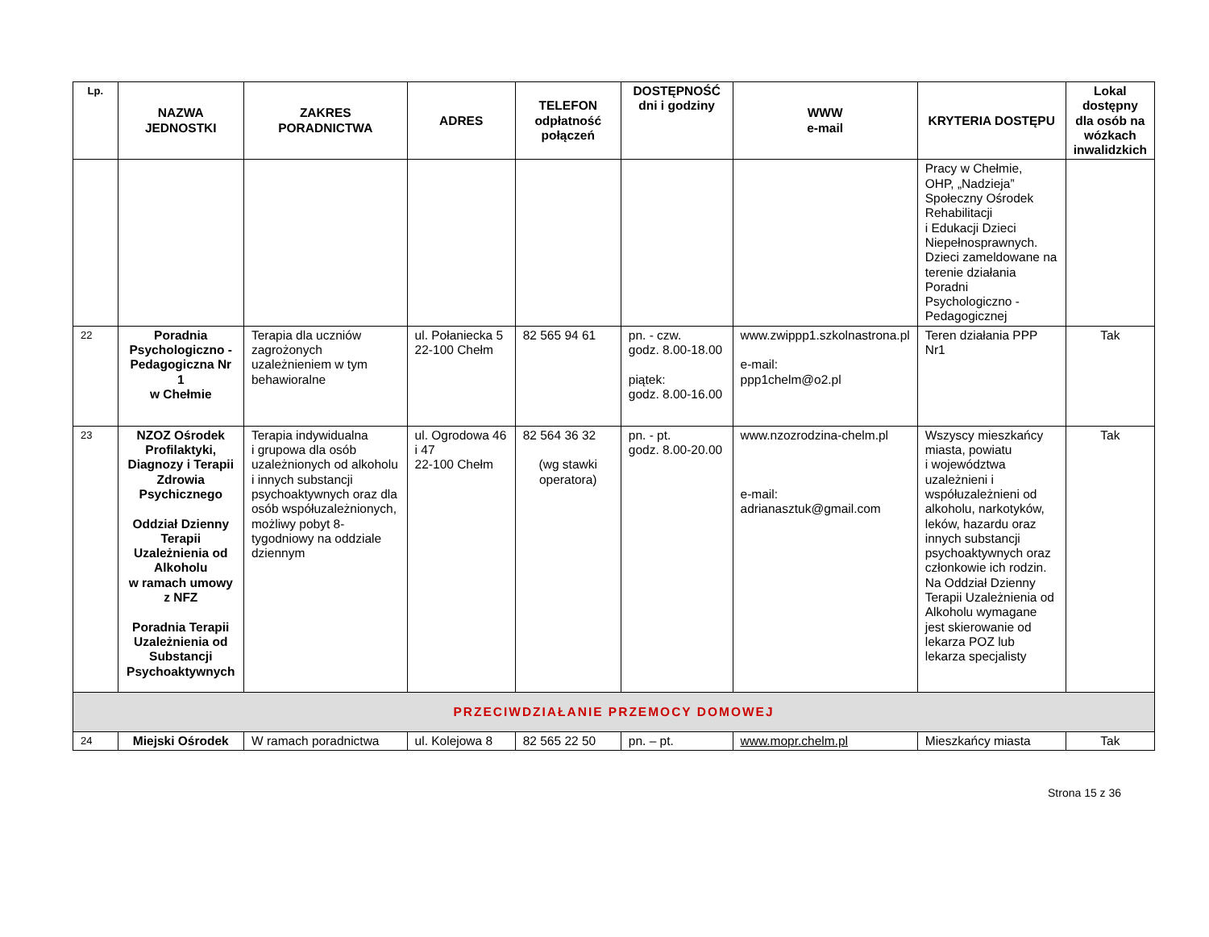| Lp. | NAZWA JEDNOSTKI | ZAKRES PORADNICTWA | ADRES | TELEFON odpłatność połączeń | DOSTĘPNOŚĆ dni i godziny | WWW e-mail | KRYTERIA DOSTĘPU | Lokal dostępny dla osób na wózkach inwalidzkich |
| --- | --- | --- | --- | --- | --- | --- | --- | --- |
| | | | | | | | Pracy w Chełmie, OHP, „Nadzieja” Społeczny Ośrodek Rehabilitacji i Edukacji Dzieci Niepełnosprawnych. Dzieci zameldowane na terenie działania Poradni Psychologiczno -Pedagogicznej | |
| 22 | Poradnia Psychologiczno - Pedagogiczna Nr 1 w Chełmie | Terapia dla uczniów zagrożonych uzależnieniem w tym behawioralne | ul. Połaniecka 5 22-100 Chełm | 82 565 94 61 | pn. - czw. godz. 8.00-18.00 piątek: godz. 8.00-16.00 | www.zwippp1.szkolnastrona.pl e-mail: ppp1chelm@o2.pl | Teren działania PPP Nr1 | Tak |
| 23 | NZOZ Ośrodek Profilaktyki, Diagnozy i Terapii Zdrowia Psychicznego Oddział Dzienny Terapii Uzależnienia od Alkoholu w ramach umowy z NFZ Poradnia Terapii Uzależnienia od Substancji Psychoaktywnych | Terapia indywidualna i grupowa dla osób uzależnionych od alkoholu i innych substancji psychoaktywnych oraz dla osób współuzależnionych, możliwy pobyt 8-tygodniowy na oddziale dziennym | ul. Ogrodowa 46 i 47 22-100 Chełm | 82 564 36 32 (wg stawki operatora) | pn. - pt. godz. 8.00-20.00 | www.nzozrodzina-chelm.pl e-mail: adrianasztuk@gmail.com | Wszyscy mieszkańcy miasta, powiatu i województwa uzależnieni i współuzależnieni od alkoholu, narkotyków, leków, hazardu oraz innych substancji psychoaktywnych oraz członkowie ich rodzin. Na Oddział Dzienny Terapii Uzależnienia od Alkoholu wymagane jest skierowanie od lekarza POZ lub lekarza specjalisty | Tak |
| PRZECIWDZIAŁANIE PRZEMOCY DOMOWEJ | | | | | | | | |
| 24 | Miejski Ośrodek | W ramach poradnictwa | ul. Kolejowa 8 | 82 565 22 50 | pn. – pt. | www.mopr.chelm.pl | Mieszkańcy miasta | Tak |
Strona 15 z 36